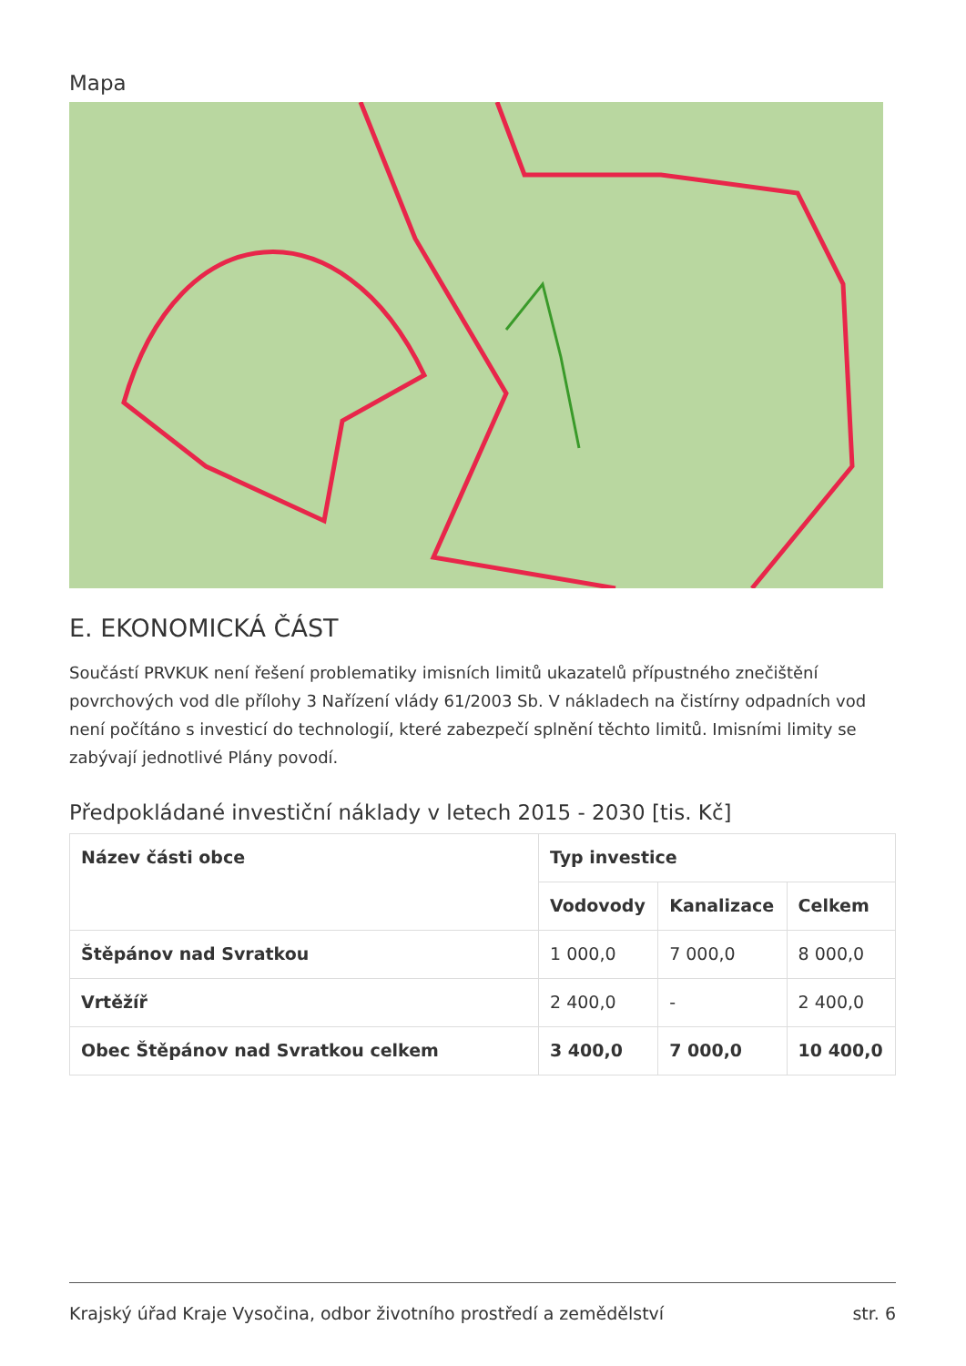Mapa
E. EKONOMICKÁ ČÁST
Součástí PRVKUK není řešení problematiky imisních limitů ukazatelů přípustného znečištění povrchových vod dle přílohy 3 Nařízení vlády 61/2003 Sb. V nákladech na čistírny odpadních vod není počítáno s investicí do technologií, které zabezpečí splnění těchto limitů. Imisními limity se zabývají jednotlivé Plány povodí.
Předpokládané investiční náklady v letech 2015 - 2030 [tis. Kč]
| Název části obce | Typ investice | | |
| --- | --- | --- | --- |
| | Vodovody | Kanalizace | Celkem |
| Štěpánov nad Svratkou | 1 000,0 | 7 000,0 | 8 000,0 |
| Vrtěžíř | 2 400,0 | - | 2 400,0 |
| Obec Štěpánov nad Svratkou celkem | 3 400,0 | 7 000,0 | 10 400,0 |
Krajský úřad Kraje Vysočina, odbor životního prostředí a zemědělství str. 6